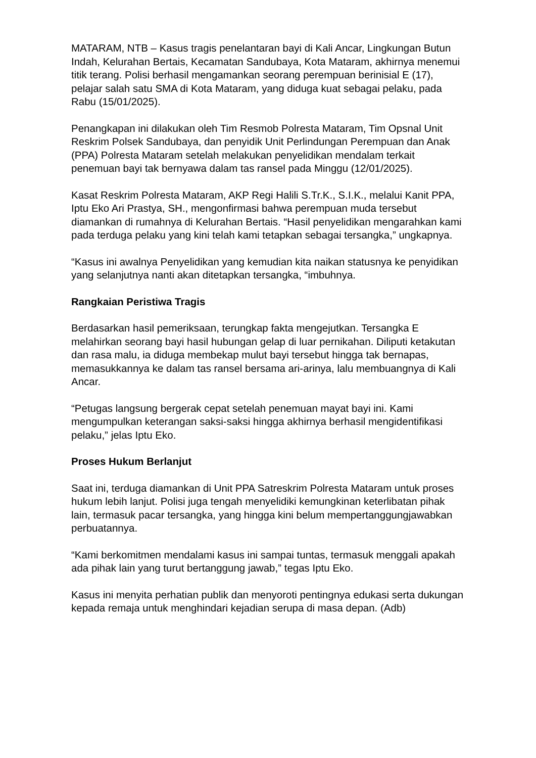MATARAM, NTB – Kasus tragis penelantaran bayi di Kali Ancar, Lingkungan Butun Indah, Kelurahan Bertais, Kecamatan Sandubaya, Kota Mataram, akhirnya menemui titik terang. Polisi berhasil mengamankan seorang perempuan berinisial E (17), pelajar salah satu SMA di Kota Mataram, yang diduga kuat sebagai pelaku, pada Rabu (15/01/2025).
Penangkapan ini dilakukan oleh Tim Resmob Polresta Mataram, Tim Opsnal Unit Reskrim Polsek Sandubaya, dan penyidik Unit Perlindungan Perempuan dan Anak (PPA) Polresta Mataram setelah melakukan penyelidikan mendalam terkait penemuan bayi tak bernyawa dalam tas ransel pada Minggu (12/01/2025).
Kasat Reskrim Polresta Mataram, AKP Regi Halili S.Tr.K., S.I.K., melalui Kanit PPA, Iptu Eko Ari Prastya, SH., mengonfirmasi bahwa perempuan muda tersebut diamankan di rumahnya di Kelurahan Bertais. “Hasil penyelidikan mengarahkan kami pada terduga pelaku yang kini telah kami tetapkan sebagai tersangka,” ungkapnya.
“Kasus ini awalnya Penyelidikan yang kemudian kita naikan statusnya ke penyidikan yang selanjutnya nanti akan ditetapkan tersangka, “imbuhnya.
Rangkaian Peristiwa Tragis
Berdasarkan hasil pemeriksaan, terungkap fakta mengejutkan. Tersangka E melahirkan seorang bayi hasil hubungan gelap di luar pernikahan. Diliputi ketakutan dan rasa malu, ia diduga membekap mulut bayi tersebut hingga tak bernapas, memasukkannya ke dalam tas ransel bersama ari-arinya, lalu membuangnya di Kali Ancar.
“Petugas langsung bergerak cepat setelah penemuan mayat bayi ini. Kami mengumpulkan keterangan saksi-saksi hingga akhirnya berhasil mengidentifikasi pelaku,” jelas Iptu Eko.
Proses Hukum Berlanjut
Saat ini, terduga diamankan di Unit PPA Satreskrim Polresta Mataram untuk proses hukum lebih lanjut. Polisi juga tengah menyelidiki kemungkinan keterlibatan pihak lain, termasuk pacar tersangka, yang hingga kini belum mempertanggungjawabkan perbuatannya.
“Kami berkomitmen mendalami kasus ini sampai tuntas, termasuk menggali apakah ada pihak lain yang turut bertanggung jawab,” tegas Iptu Eko.
Kasus ini menyita perhatian publik dan menyoroti pentingnya edukasi serta dukungan kepada remaja untuk menghindari kejadian serupa di masa depan. (Adb)